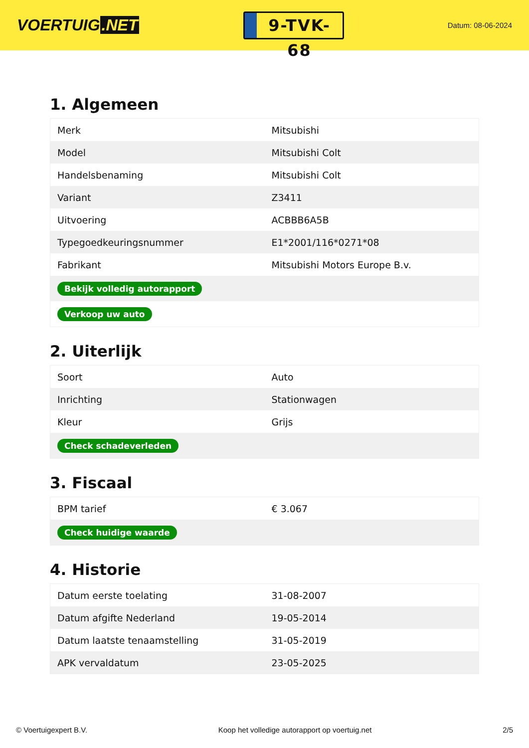VOERTUIG.NET
9-TVK-68
Datum: 08-06-2024
1. Algemeen
| Merk | Mitsubishi |
| Model | Mitsubishi Colt |
| Handelsbenaming | Mitsubishi Colt |
| Variant | Z3411 |
| Uitvoering | ACBBB6A5B |
| Typegoedkeuringsnummer | E1*2001/116*0271*08 |
| Fabrikant | Mitsubishi Motors Europe B.v. |
| Bekijk volledig autorapport | |
| Verkoop uw auto | |
2. Uiterlijk
| Soort | Auto |
| Inrichting | Stationwagen |
| Kleur | Grijs |
| Check schadeverleden | |
3. Fiscaal
| BPM tarief | € 3.067 |
| Check huidige waarde | |
4. Historie
| Datum eerste toelating | 31-08-2007 |
| Datum afgifte Nederland | 19-05-2014 |
| Datum laatste tenaamstelling | 31-05-2019 |
| APK vervaldatum | 23-05-2025 |
© Voertuigexpert B.V. Koop het volledige autorapport op voertuig.net 2/5